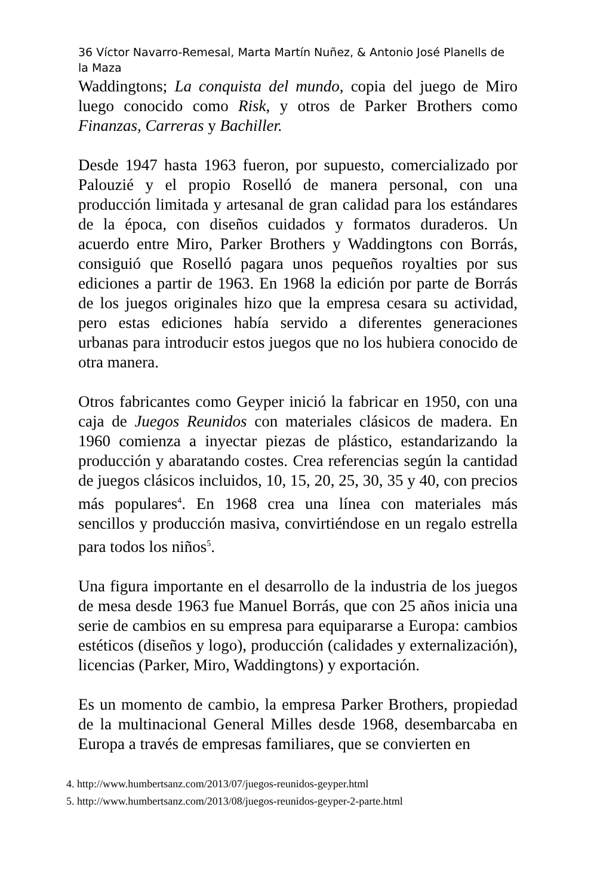36 Víctor Navarro-Remesal, Marta Martín Nuñez, & Antonio José Planells de la Maza
Waddingtons; La conquista del mundo, copia del juego de Miro luego conocido como Risk, y otros de Parker Brothers como Finanzas, Carreras y Bachiller.
Desde 1947 hasta 1963 fueron, por supuesto, comercializado por Palouzié y el propio Roselló de manera personal, con una producción limitada y artesanal de gran calidad para los estándares de la época, con diseños cuidados y formatos duraderos. Un acuerdo entre Miro, Parker Brothers y Waddingtons con Borrás, consiguió que Roselló pagara unos pequeños royalties por sus ediciones a partir de 1963. En 1968 la edición por parte de Borrás de los juegos originales hizo que la empresa cesara su actividad, pero estas ediciones había servido a diferentes generaciones urbanas para introducir estos juegos que no los hubiera conocido de otra manera.
Otros fabricantes como Geyper inició la fabricar en 1950, con una caja de Juegos Reunidos con materiales clásicos de madera. En 1960 comienza a inyectar piezas de plástico, estandarizando la producción y abaratando costes. Crea referencias según la cantidad de juegos clásicos incluidos, 10, 15, 20, 25, 30, 35 y 40, con precios más populares<sup>4</sup>. En 1968 crea una línea con materiales más sencillos y producción masiva, convirtiéndose en un regalo estrella para todos los niños<sup>5</sup>.
Una figura importante en el desarrollo de la industria de los juegos de mesa desde 1963 fue Manuel Borrás, que con 25 años inicia una serie de cambios en su empresa para equipararse a Europa: cambios estéticos (diseños y logo), producción (calidades y externalización), licencias (Parker, Miro, Waddingtons) y exportación.
Es un momento de cambio, la empresa Parker Brothers, propiedad de la multinacional General Milles desde 1968, desembarcaba en Europa a través de empresas familiares, que se convierten en
4. http://www.humbertsanz.com/2013/07/juegos-reunidos-geyper.html
5. http://www.humbertsanz.com/2013/08/juegos-reunidos-geyper-2-parte.html